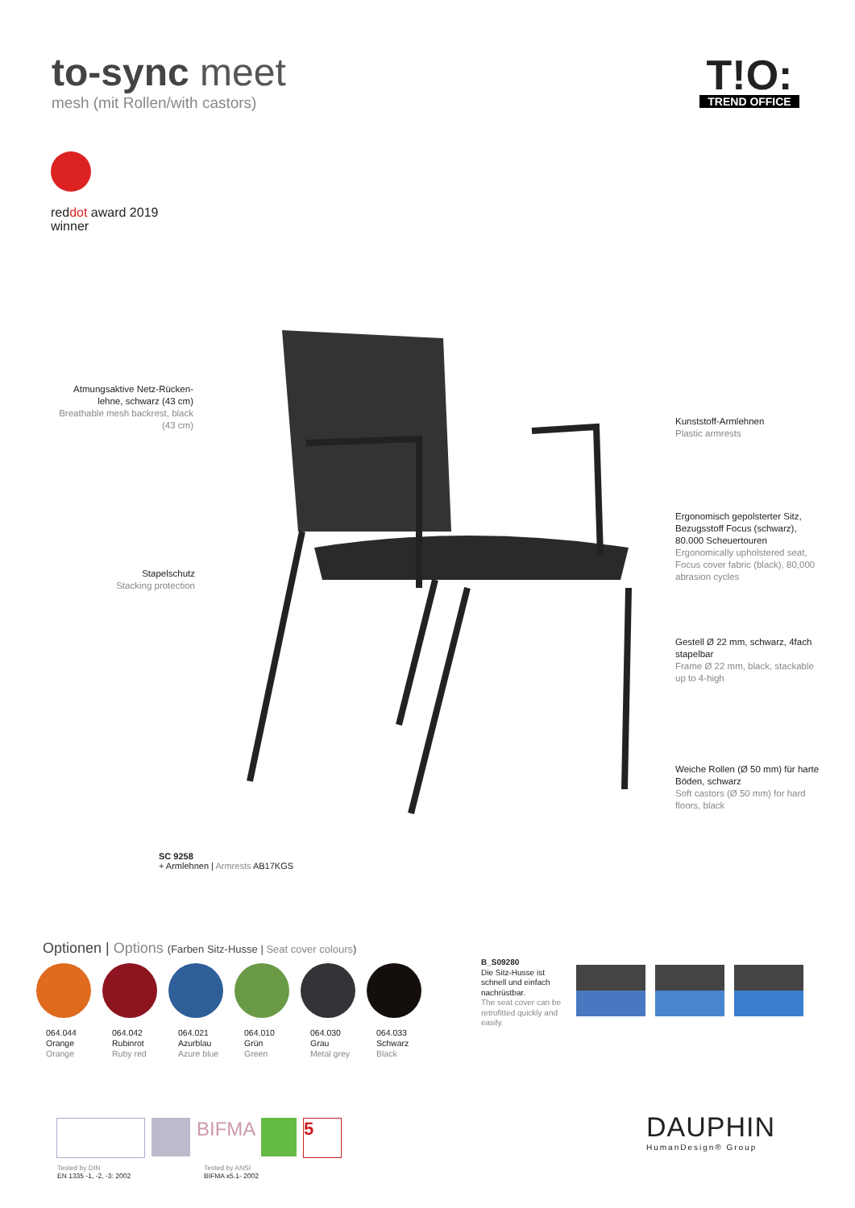to-sync meet
mesh (mit Rollen/with castors)
T!O:
TREND OFFICE
reddot award 2019
winner
Atmungsaktive Netz-Rücken-lehne, schwarz (43 cm)
Breathable mesh backrest, black (43 cm)
Stapelschutz
Stacking protection
Kunststoff-Armlehnen
Plastic armrests
Ergonomisch gepolsterter Sitz, Bezugsstoff Focus (schwarz), 80.000 Scheuertouren
Ergonomically upholstered seat, Focus cover fabric (black), 80,000 abrasion cycles
Gestell Ø 22 mm, schwarz, 4fach stapelbar
Frame Ø 22 mm, black, stackable up to 4-high
Weiche Rollen (Ø 50 mm) für harte Böden, schwarz
Soft castors (Ø 50 mm) for hard floors, black
SC 9258
+ Armlehnen | Armrests AB17KGS
Optionen | Options (Farben Sitz-Husse | Seat cover colours)
064.044
Orange
Orange 064.042
Rubinrot
Ruby red 064.021
Azurblau
Azure blue 064.010
Grün
Green 064.030
Grau
Metal grey 064.033
Schwarz
Black
B_S09280
Die Sitz-Husse ist schnell und einfach nachrüstbar.
The seat cover can be retrofitted quickly and easily.
BIFMA 5
Tested by DIN
EN 1335 -1, -2, -3: 2002
Tested by ANSI
BIFMA x5.1- 2002
DAUPHIN
HumanDesign® Group